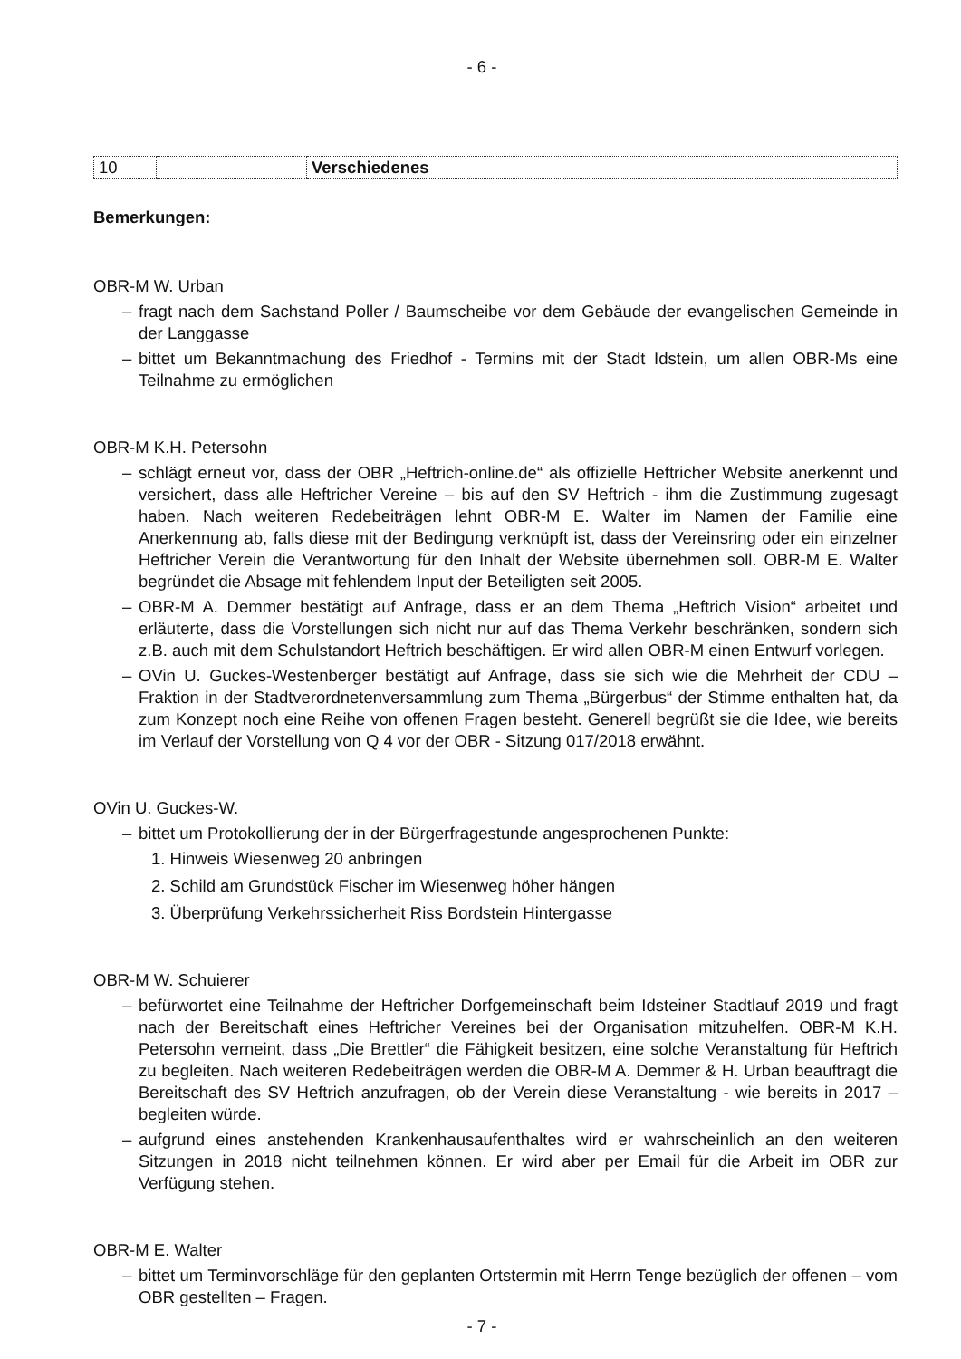- 6 -
| 10 | | Verschiedenes |
Bemerkungen:
OBR-M W. Urban
– fragt nach dem Sachstand Poller / Baumscheibe vor dem Gebäude der evangelischen Gemeinde in der Langgasse
– bittet um Bekanntmachung des Friedhof - Termins mit der Stadt Idstein, um allen OBR-Ms eine Teilnahme zu ermöglichen
OBR-M K.H. Petersohn
– schlägt erneut vor, dass der OBR „Heftrich-online.de“ als offizielle Heftricher Website anerkennt und versichert, dass alle Heftricher Vereine – bis auf den SV Heftrich - ihm die Zustimmung zugesagt haben. Nach weiteren Redebeiträgen lehnt OBR-M E. Walter im Namen der Familie eine Anerkennung ab, falls diese mit der Bedingung verknüpft ist, dass der Vereinsring oder ein einzelner Heftricher Verein die Verantwortung für den Inhalt der Website übernehmen soll. OBR-M E. Walter begründet die Absage mit fehlendem Input der Beteiligten seit 2005.
– OBR-M A. Demmer bestätigt auf Anfrage, dass er an dem Thema „Heftrich Vision“ arbeitet und erläuterte, dass die Vorstellungen sich nicht nur auf das Thema Verkehr beschränken, sondern sich z.B. auch mit dem Schulstandort Heftrich beschäftigen. Er wird allen OBR-M einen Entwurf vorlegen.
– OVin U. Guckes-Westenberger bestätigt auf Anfrage, dass sie sich wie die Mehrheit der CDU – Fraktion in der Stadtverordnetenversammlung zum Thema „Bürgerbus“ der Stimme enthalten hat, da zum Konzept noch eine Reihe von offenen Fragen besteht. Generell begrüßt sie die Idee, wie bereits im Verlauf der Vorstellung von Q 4 vor der OBR - Sitzung 017/2018 erwähnt.
OVin U. Guckes-W.
– bittet um Protokollierung der in der Bürgerfragestunde angesprochenen Punkte:
1. Hinweis Wiesenweg 20 anbringen
2. Schild am Grundstück Fischer im Wiesenweg höher hängen
3. Überprüfung Verkehrssicherheit Riss Bordstein Hintergasse
OBR-M W. Schuierer
– befürwortet eine Teilnahme der Heftricher Dorfgemeinschaft beim Idsteiner Stadtlauf 2019 und fragt nach der Bereitschaft eines Heftricher Vereines bei der Organisation mitzuhelfen. OBR-M K.H. Petersohn verneint, dass „Die Brettler“ die Fähigkeit besitzen, eine solche Veranstaltung für Heftrich zu begleiten. Nach weiteren Redebeiträgen werden die OBR-M A. Demmer & H. Urban beauftragt die Bereitschaft des SV Heftrich anzufragen, ob der Verein diese Veranstaltung - wie bereits in 2017 – begleiten würde.
– aufgrund eines anstehenden Krankenhausaufenthaltes wird er wahrscheinlich an den weiteren Sitzungen in 2018 nicht teilnehmen können. Er wird aber per Email für die Arbeit im OBR zur Verfügung stehen.
OBR-M E. Walter
– bittet um Terminvorschläge für den geplanten Ortstermin mit Herrn Tenge bezüglich der offenen – vom OBR gestellten – Fragen.
- 7 -